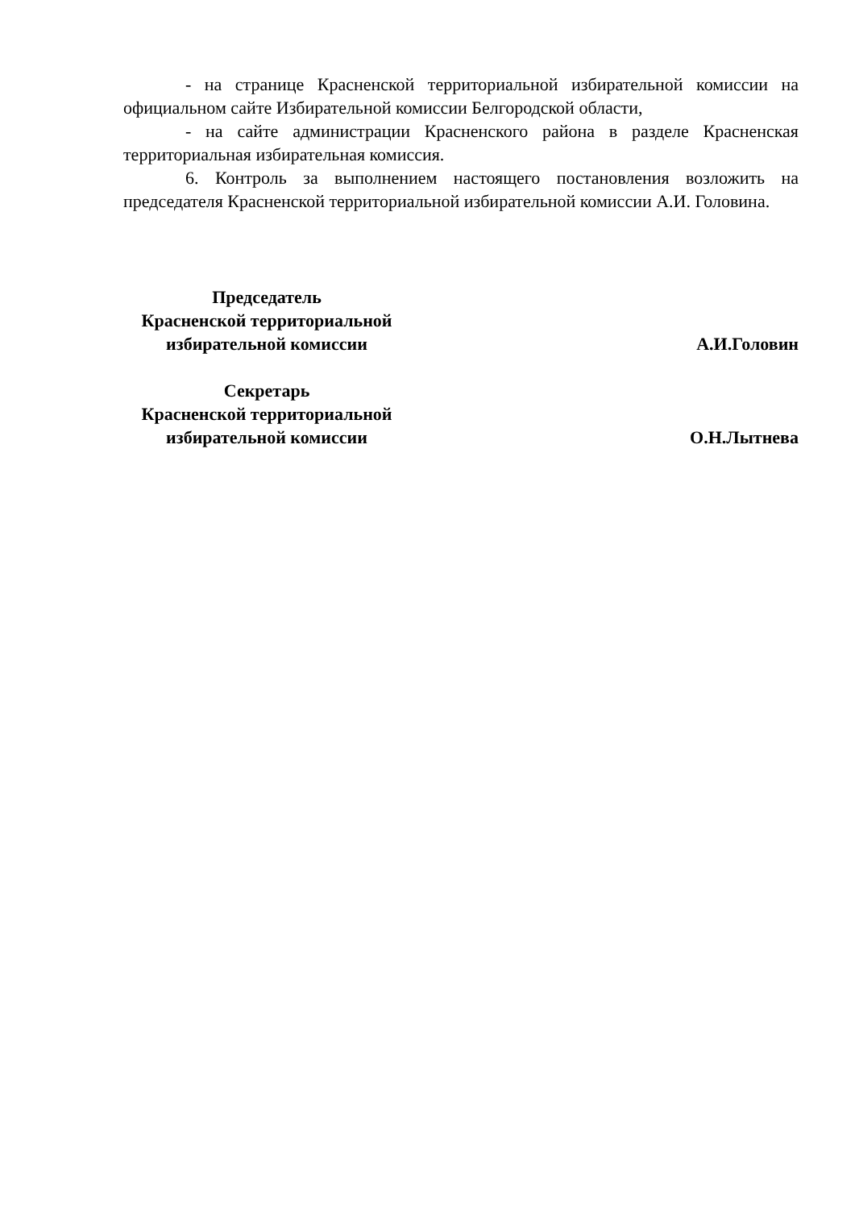- на странице Красненской территориальной избирательной комиссии на официальном сайте Избирательной комиссии Белгородской области,
- на сайте администрации Красненского района в разделе Красненская территориальная избирательная комиссия.
6. Контроль за выполнением настоящего постановления возложить на председателя Красненской территориальной избирательной комиссии А.И. Головина.
Председатель
Красненской территориальной
избирательной комиссии
А.И.Головин
Секретарь
Красненской территориальной
избирательной комиссии
О.Н.Лытнева